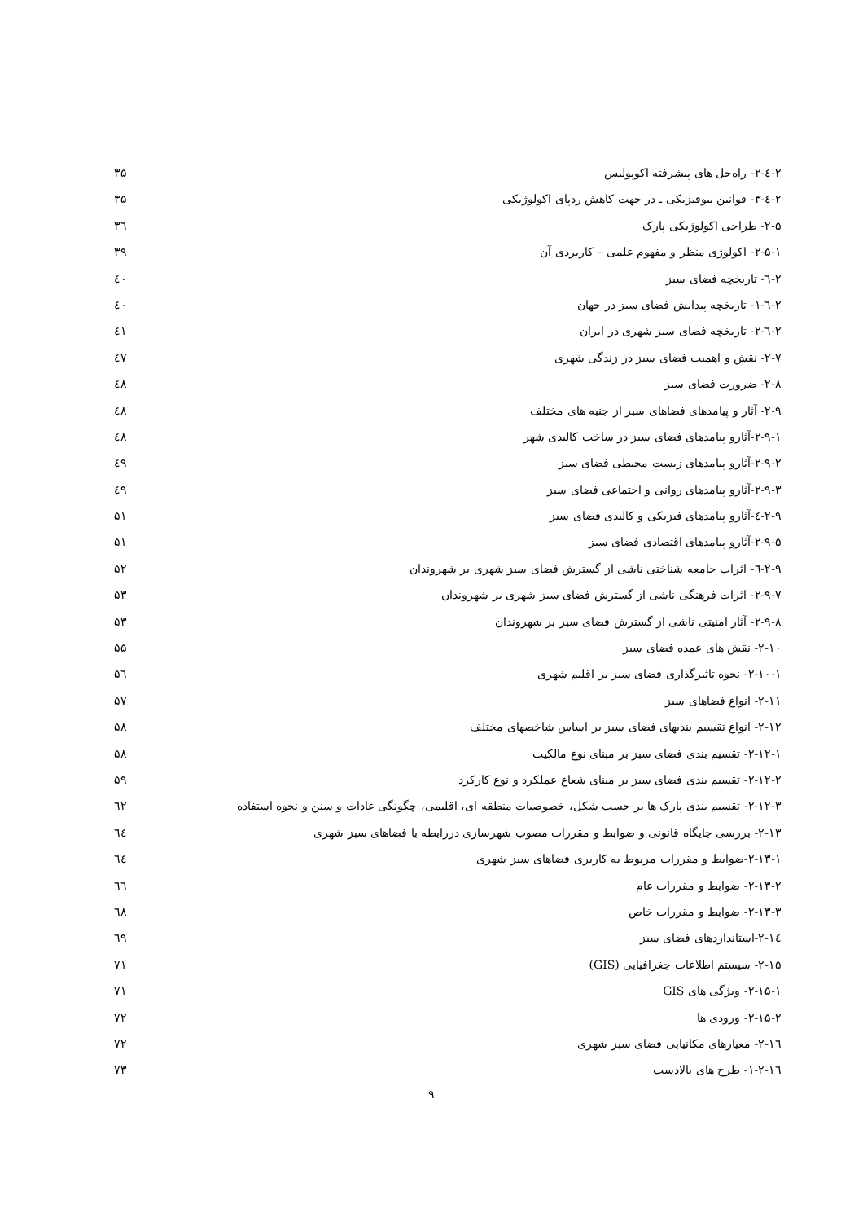۲-٤-۲- راه‌حل های پیشرفته اکوپولیس ۳۵
۲-٤-۳- قوانین بیوفیزیکی ـ در جهت کاهش ردپای اکولوژیکی ۳۵
۲-۵- طراحی اکولوژیکی پارک ۳٦
۲-۵-۱- اکولوژی منظر و مفهوم علمی – کاربردی آن ۳۹
۲-٦- تاریخچه فضای سبز ٤۰
۲-٦-۱- تاریخچه پیدایش فضای سبز در جهان ٤۰
۲-٦-۲- تاریخچه فضای سبز شهری در ایران ٤۱
۲-۷- نقش و اهمیت فضای سبز در زندگی شهری ٤۷
۲-۸- ضرورت فضای سبز ٤۸
۲-۹- آثار و پیامدهای فضاهای سبز از جنبه های مختلف ٤۸
۲-۹-۱-آثارو پیامدهای فضای سبز در ساخت کالبدی شهر ٤۸
۲-۹-۲-آثارو پیامدهای زیست محیطی فضای سبز ٤۹
۲-۹-۳-آثارو پیامدهای روانی و اجتماعی فضای سبز ٤۹
۲-۹-٤-آثارو پیامدهای فیزیکی و کالبدی فضای سبز ۵۱
۲-۹-۵-آثارو پیامدهای اقتصادی فضای سبز ۵۱
۲-۹-٦- اثرات جامعه شناختی ناشی از گسترش فضای سبز شهری بر شهروندان ۵۲
۲-۹-۷- اثرات فرهنگی ناشی از گسترش فضای سبز شهری بر شهروندان ۵۳
۲-۹-۸- آثار امنیتی ناشی از گسترش فضای سبز بر شهروندان ۵۳
۲-۱۰- نقش های عمده فضای سبز ۵۵
۲-۱۰-۱- نحوه تاثیرگذاری فضای سبز بر اقلیم شهری ۵٦
۲-۱۱- انواع فضاهای سبز ۵۷
۲-۱۲- انواع تقسیم بندیهای فضای سبز بر اساس شاخصهای مختلف ۵۸
۲-۱۲-۱- تقسیم بندی فضای سبز بر مبنای نوع مالکیت ۵۸
۲-۱۲-۲- تقسیم بندی فضای سبز بر مبنای شعاع عملکرد و نوع کارکرد ۵۹
۲-۱۲-۳- تقسیم بندی پارک ها بر حسب شکل، خصوصیات منطقه ای، اقلیمی، چگونگی عادات و سنن و نحوه استفاده ٦۲
۲-۱۳- بررسی جایگاه قانونی و ضوابط و مقررات مصوب شهرسازی دررابطه با فضاهای سبز شهری ٦٤
۲-۱۳-۱-ضوابط و مقررات مربوط به کاربری فضاهای سبز شهری ٦٤
۲-۱۳-۲- ضوابط و مقررات عام ٦٦
۲-۱۳-۳- ضوابط و مقررات خاص ٦۸
۲-۱٤-استانداردهای فضای سبز ٦۹
۲-۱۵- سیستم اطلاعات جغرافیایی (GIS) ۷۱
۲-۱۵-۱- ویژگی های GIS ۷۱
۲-۱۵-۲- ورودی ها ۷۲
۲-۱٦- معیارهای مکانیابی فضای سبز شهری ۷۲
۲-۱٦-۱- طرح های بالادست ۷۳
۹